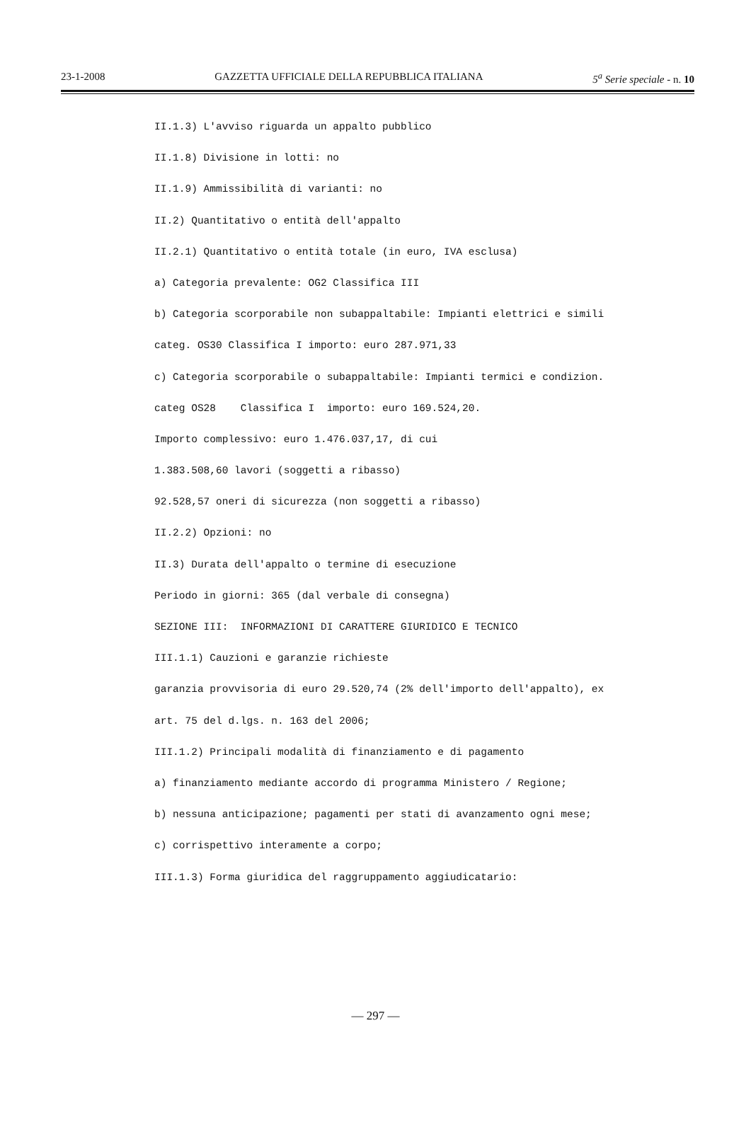23-1-2008 GAZZETTA UFFICIALE DELLA REPUBBLICA ITALIANA 5<sup>a</sup> Serie speciale - n. 10
II.1.3) L'avviso riguarda un appalto pubblico
II.1.8) Divisione in lotti: no
II.1.9) Ammissibilità di varianti: no
II.2) Quantitativo o entità dell'appalto
II.2.1) Quantitativo o entità totale (in euro, IVA esclusa)
a) Categoria prevalente: OG2 Classifica III
b) Categoria scorporabile non subappaltabile: Impianti elettrici e simili
categ. OS30 Classifica I importo: euro 287.971,33
c) Categoria scorporabile o subappaltabile: Impianti termici e condizion.
categ OS28 Classifica I importo: euro 169.524,20.
Importo complessivo: euro 1.476.037,17, di cui
1.383.508,60 lavori (soggetti a ribasso)
92.528,57 oneri di sicurezza (non soggetti a ribasso)
II.2.2) Opzioni: no
II.3) Durata dell'appalto o termine di esecuzione
Periodo in giorni: 365 (dal verbale di consegna)
SEZIONE III: INFORMAZIONI DI CARATTERE GIURIDICO E TECNICO
III.1.1) Cauzioni e garanzie richieste
garanzia provvisoria di euro 29.520,74 (2% dell'importo dell'appalto), ex
art. 75 del d.lgs. n. 163 del 2006;
III.1.2) Principali modalità di finanziamento e di pagamento
a) finanziamento mediante accordo di programma Ministero / Regione;
b) nessuna anticipazione; pagamenti per stati di avanzamento ogni mese;
c) corrispettivo interamente a corpo;
III.1.3) Forma giuridica del raggruppamento aggiudicatario:
— 297 —